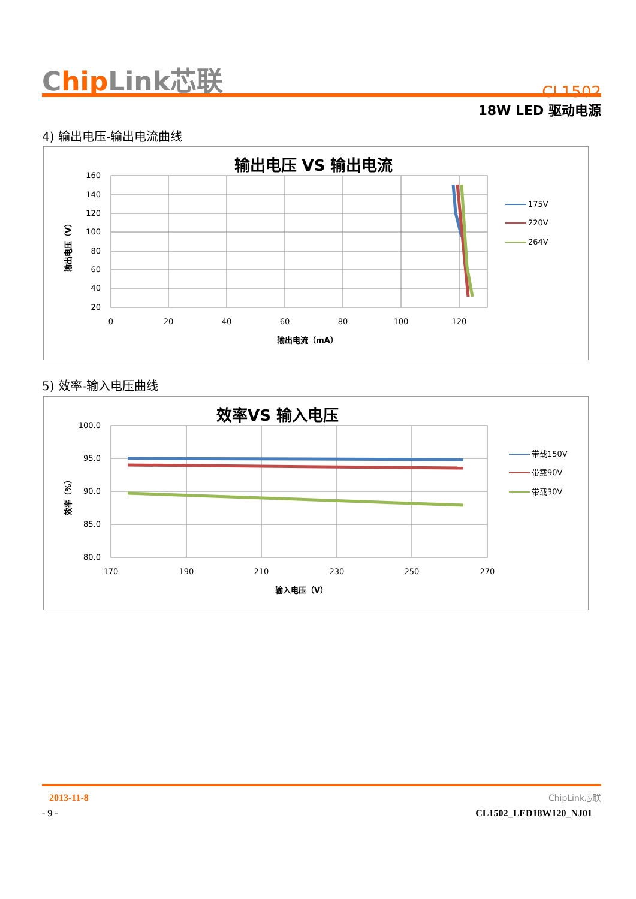Chip Link芯联
CL1502
18W LED 驱动电源
4) 输出电压-输出电流曲线
输出电压 VS 输出电流
160
140
120
100
80
60
40
20
0
20
40
60
80
100
120
输出电流（mA）
输出电压（V）
175V
220V
264V
5) 效率-输入电压曲线
效率VS 输入电压
100.0
95.0
90.0
85.0
80.0
170
190
210
230
250
270
输入电压（V）
效率（%）
带载150V
带载90V
带载30V
2013-11-8 ChipLink芯联
- 9 - CL1502_LED18W120_NJ01